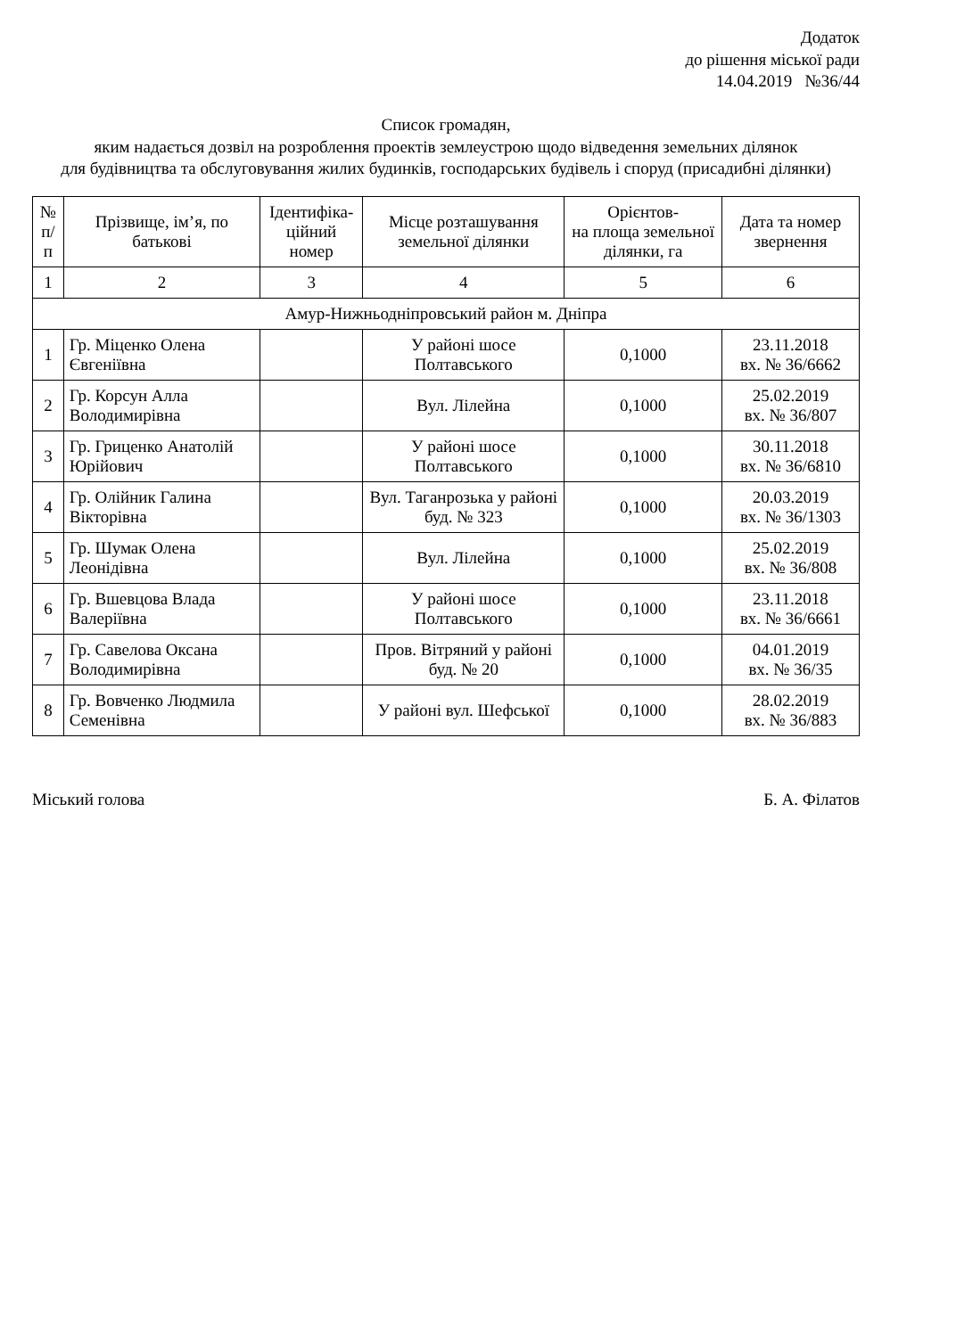Додаток
до рішення міської ради
14.04.2019 №36/44
Список громадян,
яким надається дозвіл на розроблення проектів землеустрою щодо відведення земельних ділянок
для будівництва та обслуговування жилих будинків, господарських будівель і споруд (присадибні ділянки)
| № п/п | Прізвище, ім’я, по батькові | Ідентифіка- ційний номер | Місце розташування земельної ділянки | Орієнтов- на площа земельної ділянки, га | Дата та номер звернення |
| --- | --- | --- | --- | --- | --- |
| 1 | 2 | 3 | 4 | 5 | 6 |
| Амур-Нижньодніпровський район м. Дніпра | | | | | |
| 1 | Гр. Міценко Олена Євгеніївна | | У районі шосе Полтавського | 0,1000 | 23.11.2018 вх. № 36/6662 |
| 2 | Гр. Корсун Алла Володимирівна | | Вул. Лілейна | 0,1000 | 25.02.2019 вх. № 36/807 |
| 3 | Гр. Гриценко Анатолій Юрійович | | У районі шосе Полтавського | 0,1000 | 30.11.2018 вх. № 36/6810 |
| 4 | Гр. Олійник Галина Вікторівна | | Вул. Таганрозька у районі буд. № 323 | 0,1000 | 20.03.2019 вх. № 36/1303 |
| 5 | Гр. Шумак Олена Леонідівна | | Вул. Лілейна | 0,1000 | 25.02.2019 вх. № 36/808 |
| 6 | Гр. Вшевцова Влада Валеріївна | | У районі шосе Полтавського | 0,1000 | 23.11.2018 вх. № 36/6661 |
| 7 | Гр. Савелова Оксана Володимирівна | | Пров. Вітряний у районі буд. № 20 | 0,1000 | 04.01.2019 вх. № 36/35 |
| 8 | Гр. Вовченко Людмила Семенівна | | У районі вул. Шефської | 0,1000 | 28.02.2019 вх. № 36/883 |
Міський голова Б. А. Філатов